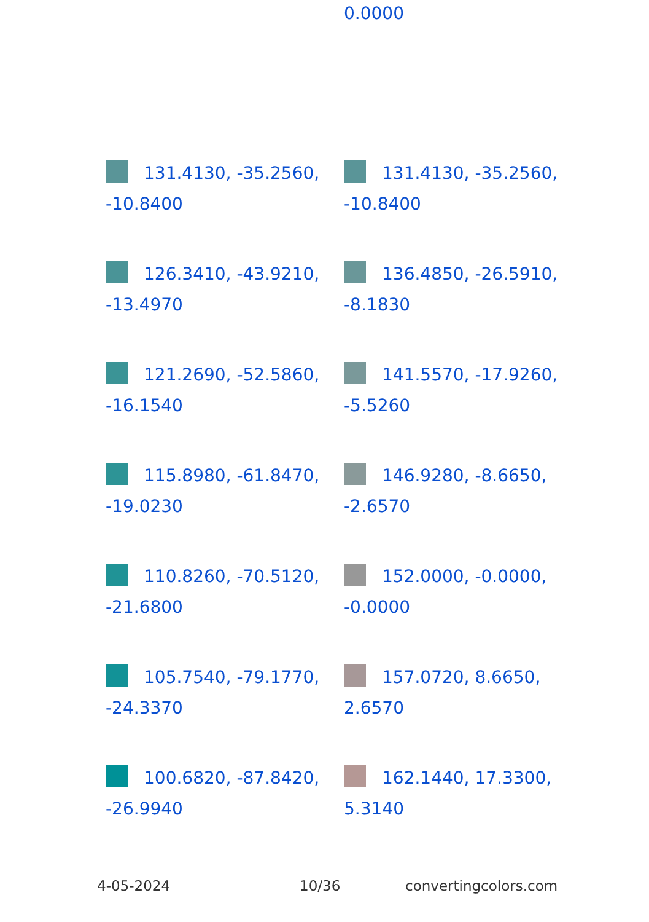0.0000
131.4130, -35.2560, -10.8400
131.4130, -35.2560, -10.8400
126.3410, -43.9210, -13.4970
136.4850, -26.5910, -8.1830
121.2690, -52.5860, -16.1540
141.5570, -17.9260, -5.5260
115.8980, -61.8470, -19.0230
146.9280, -8.6650, -2.6570
110.8260, -70.5120, -21.6800
152.0000, -0.0000, -0.0000
105.7540, -79.1770, -24.3370
157.0720, 8.6650, 2.6570
100.6820, -87.8420, -26.9940
162.1440, 17.3300, 5.3140
4-05-2024 10/36 convertingcolors.com